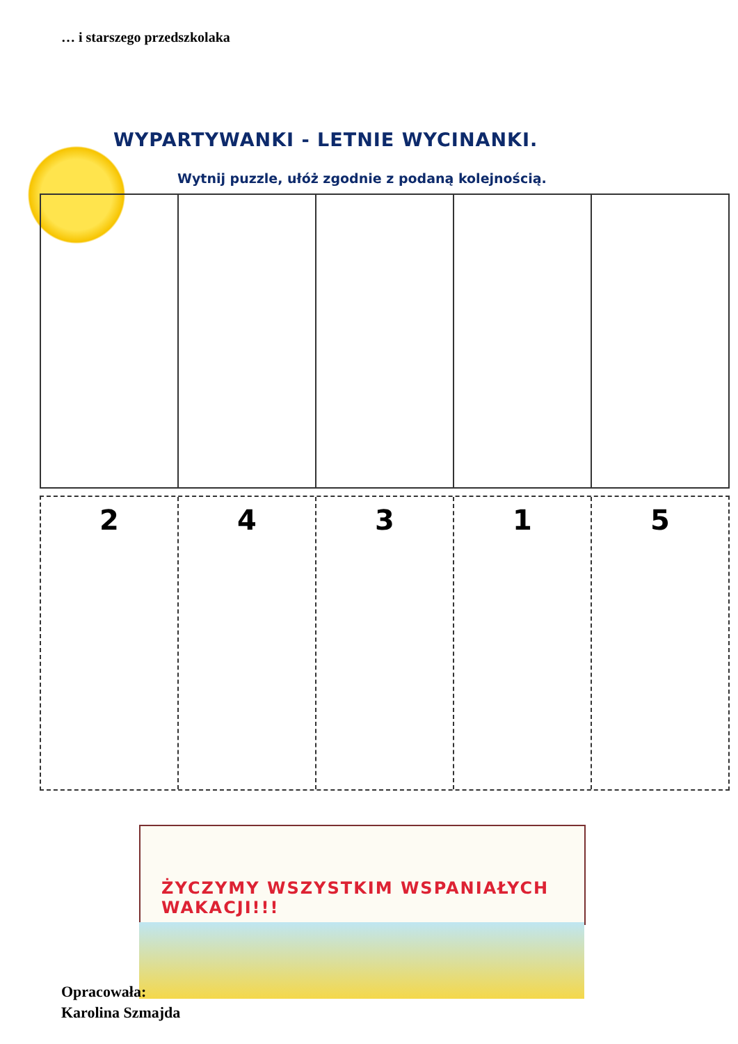… i starszego przedszkolaka
WYPARTYWANKI - LETNIE WYCINANKI.
Wytnij puzzle, ułóż zgodnie z podaną kolejnością.
2 4 3 1 5
ŻYCZYMY WSZYSTKIM WSPANIAŁYCH WAKACJI!!!
Opracowała:
Karolina Szmajda